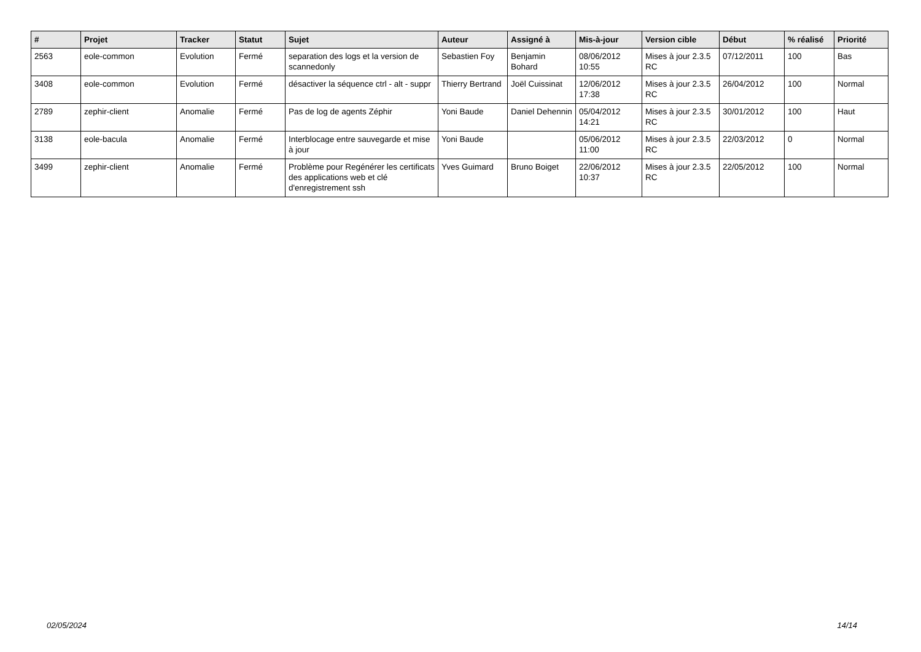| # | Projet | Tracker | Statut | Sujet | Auteur | Assigné à | Mis-à-jour | Version cible | Début | % réalisé | Priorité |
| --- | --- | --- | --- | --- | --- | --- | --- | --- | --- | --- | --- |
| 2563 | eole-common | Evolution | Fermé | separation des logs et la version de scannedonly | Sebastien Foy | Benjamin Bohard | 08/06/2012 10:55 | Mises à jour 2.3.5 RC | 07/12/2011 | 100 | Bas |
| 3408 | eole-common | Evolution | Fermé | désactiver la séquence ctrl - alt - suppr | Thierry Bertrand | Joël Cuissinat | 12/06/2012 17:38 | Mises à jour 2.3.5 RC | 26/04/2012 | 100 | Normal |
| 2789 | zephir-client | Anomalie | Fermé | Pas de log de agents Zéphir | Yoni Baude | Daniel Dehennin | 05/04/2012 14:21 | Mises à jour 2.3.5 RC | 30/01/2012 | 100 | Haut |
| 3138 | eole-bacula | Anomalie | Fermé | Interblocage entre sauvegarde et mise à jour | Yoni Baude | | 05/06/2012 11:00 | Mises à jour 2.3.5 RC | 22/03/2012 | 0 | Normal |
| 3499 | zephir-client | Anomalie | Fermé | Problème pour Regénérer les certificats des applications web et clé d'enregistrement ssh | Yves Guimard | Bruno Boiget | 22/06/2012 10:37 | Mises à jour 2.3.5 RC | 22/05/2012 | 100 | Normal |
02/05/2024 14/14